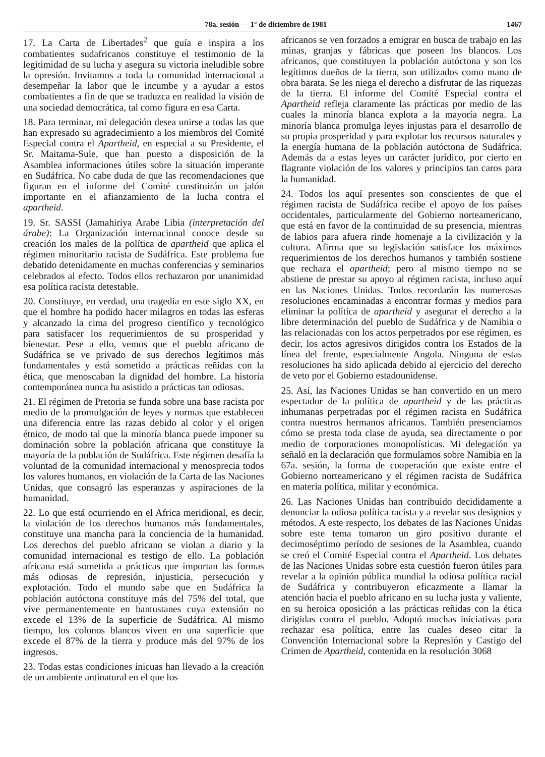78a. sesión — 1º de diciembre de 1981 1467
17. La Carta de Libertades<sup>2</sup> que guía e inspira a los combatientes sudafricanos constituye el testimonio de la legitimidad de su lucha y asegura su victoria ineludible sobre la opresión. Invitamos a toda la comunidad internacional a desempeñar la labor que le incumbe y a ayudar a estos combatientes a fin de que se traduzca en realidad la visión de una sociedad democrática, tal como figura en esa Carta.
18. Para terminar, mi delegación desea unirse a todas las que han expresado su agradecimiento a los miembros del Comité Especial contra el Apartheid, en especial a su Presidente, el Sr. Maitama-Sule, que han puesto a disposición de la Asamblea informaciones útiles sobre la situación imperante en Sudáfrica. No cabe duda de que las recomendaciones que figuran en el informe del Comité constituirán un jalón importante en el afianzamiento de la lucha contra el apartheid.
19. Sr. SASSI (Jamahiriya Arabe Libia (interpretación del árabe): La Organización internacional conoce desde su creación los males de la política de apartheid que aplica el régimen minoritario racista de Sudáfrica. Este problema fue debatido detenidamente en muchas conferencias y seminarios celebrados al efecto. Todos ellos rechazaron por unanimidad esa política racista detestable.
20. Constituye, en verdad, una tragedia en este siglo XX, en que el hombre ha podido hacer milagros en todas las esferas y alcanzado la cima del progreso científico y tecnológico para satisfacer los requerimientos de su prosperidad y bienestar. Pese a ello, vemos que el pueblo africano de Sudáfrica se ve privado de sus derechos legítimos más fundamentales y está sometido a prácticas reñidas con la ética, que menoscaban la dignidad del hombre. La historia contemporánea nunca ha asistido a prácticas tan odiosas.
21. El régimen de Pretoria se funda sobre una base racista por medio de la promulgación de leyes y normas que establecen una diferencia entre las razas debido al color y el origen étnico, de modo tal que la minoría blanca puede imponer su dominación sobre la población africana que constituye la mayoría de la población de Sudáfrica. Este régimen desafía la voluntad de la comunidad internacional y menosprecia todos los valores humanos, en violación de la Carta de las Naciones Unidas, que consagró las esperanzas y aspiraciones de la humanidad.
22. Lo que está ocurriendo en el Africa meridional, es decir, la violación de los derechos humanos más fundamentales, constituye una mancha para la conciencia de la humanidad. Los derechos del pueblo africano se violan a diario y la comunidad internacional es testigo de ello. La población africana está sometida a prácticas que importan las formas más odiosas de represión, injusticia, persecución y explotación. Todo el mundo sabe que en Sudáfrica la población autóctona constituye más del 75% del total, que vive permanentemente en bantustanes cuya extensión no excede el 13% de la superficie de Sudáfrica. Al mismo tiempo, los colonos blancos viven en una superficie que excede el 87% de la tierra y produce más del 97% de los ingresos.
23. Todas estas condiciones inicuas han llevado a la creación de un ambiente antinatural en el que los
africanos se ven forzados a emigrar en busca de trabajo en las minas, granjas y fábricas que poseen los blancos. Los africanos, que constituyen la población autóctona y son los legítimos dueños de la tierra, son utilizados como mano de obra barata. Se les niega el derecho a disfrutar de las riquezas de la tierra. El informe del Comité Especial contra el Apartheid refleja claramente las prácticas por medio de las cuales la minoría blanca explota a la mayoría negra. La minoría blanca promulga leyes injustas para el desarrollo de su propia prosperidad y para explotar los recursos naturales y la energía humana de la población autóctona de Sudáfrica. Además da a estas leyes un carácter jurídico, por cierto en flagrante violación de los valores y principios tan caros para la humanidad.
24. Todos los aquí presentes son conscientes de que el régimen racista de Sudáfrica recibe el apoyo de los países occidentales, particularmente del Gobierno norteamericano, que está en favor de la continuidad de su presencia, mientras de labios para afuera rinde homenaje a la civilización y la cultura. Afirma que su legislación satisface los máximos requerimientos de los derechos humanos y también sostiene que rechaza el apartheid; pero al mismo tiempo no se abstiene de prestar su apoyo al régimen racista, incluso aquí en las Naciones Unidas. Todos recordarán las numerosas resoluciones encaminadas a encontrar formas y medios para eliminar la política de apartheid y asegurar el derecho a la libre determinación del pueblo de Sudáfrica y de Namibia o las relacionadas con los actos perpetrados por ese régimen, es decir, los actos agresivos dirigidos contra los Estados de la línea del frente, especialmente Angola. Ninguna de estas resoluciones ha sido aplicada debido al ejercicio del derecho de veto por el Gobierno estadounidense.
25. Así, las Naciones Unidas se han convertido en un mero espectador de la política de apartheid y de las prácticas inhumanas perpetradas por el régimen racista en Sudáfrica contra nuestros hermanos africanos. También presenciamos cómo se presta toda clase de ayuda, sea directamente o por medio de corporaciones monopolísticas. Mi delegación ya señaló en la declaración que formulamos sobre Namibia en la 67a. sesión, la forma de cooperación que existe entre el Gobierno norteamericano y el régimen racista de Sudáfrica en materia política, militar y económica.
26. Las Naciones Unidas han contribuido decididamente a denunciar la odiosa política racista y a revelar sus designios y métodos. A este respecto, los debates de las Naciones Unidas sobre este tema tomaron un giro positivo durante el decimoséptimo período de sesiones de la Asamblea, cuando se creó el Comité Especial contra el Apartheid. Los debates de las Naciones Unidas sobre esta cuestión fueron útiles para revelar a la opinión pública mundial la odiosa política racial de Sudáfrica y contribuyeron eficazmente a llamar la atención hacia el pueblo africano en su lucha justa y valiente, en su heroica oposición a las prácticas reñidas con la ética dirigidas contra el pueblo. Adoptó muchas iniciativas para rechazar esa política, entre las cuales deseo citar la Convención Internacional sobre la Represión y Castigo del Crimen de Apartheid, contenida en la resolución 3068